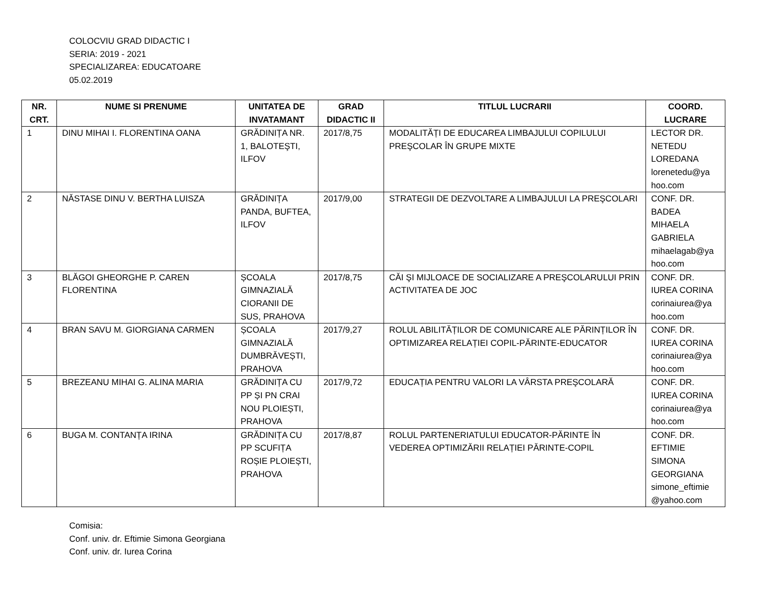COLOCVIU GRAD DIDACTIC I
SERIA: 2019 - 2021
SPECIALIZAREA: EDUCATOARE
05.02.2019
| NR. CRT. | NUME SI PRENUME | UNITATEA DE INVATAMANT | GRAD DIDACTIC II | TITLUL LUCRARII | COORD. LUCRARE |
| --- | --- | --- | --- | --- | --- |
| 1 | DINU MIHAI I. FLORENTINA OANA | GRĂDINIȚA NR. 1, BALOTEŞTI, ILFOV | 2017/8,75 | MODALITĂȚI DE EDUCAREA LIMBAJULUI COPILULUI PREŞCOLAR ÎN GRUPE MIXTE | LECTOR DR. NETEDU LOREDANA lorenetedu@ya hoo.com |
| 2 | NĂSTASE DINU V. BERTHA LUISZA | GRĂDINIȚA PANDA, BUFTEA, ILFOV | 2017/9,00 | STRATEGII DE DEZVOLTARE A LIMBAJULUI LA PREŞCOLARI | CONF. DR. BADEA MIHAELA GABRIELA mihaelagab@ya hoo.com |
| 3 | BLĂGOI GHEORGHE P. CAREN FLORENTINA | ȘCOALA GIMNAZIALĂ CIORANII DE SUS, PRAHOVA | 2017/8,75 | CĂI ŞI MIJLOACE DE SOCIALIZARE A PREŞCOLARULUI PRIN ACTIVITATEA DE JOC | CONF. DR. IUREA CORINA corinaiurea@ya hoo.com |
| 4 | BRAN SAVU M. GIORGIANA CARMEN | ȘCOALA GIMNAZIALĂ DUMBRĂVEȘTI, PRAHOVA | 2017/9,27 | ROLUL ABILITĂȚILOR DE COMUNICARE ALE PĂRINȚILOR ÎN OPTIMIZAREA RELAȚIEI COPIL-PĂRINTE-EDUCATOR | CONF. DR. IUREA CORINA corinaiurea@ya hoo.com |
| 5 | BREZEANU MIHAI G. ALINA MARIA | GRĂDINIȚA CU PP ȘI PN CRAI NOU PLOIEȘTI, PRAHOVA | 2017/9,72 | EDUCAȚIA PENTRU VALORI LA VÂRSTA PREŞCOLARĂ | CONF. DR. IUREA CORINA corinaiurea@ya hoo.com |
| 6 | BUGA M. CONTANȚA IRINA | GRĂDINIȚA CU PP SCUFIȚA ROȘIE PLOIEȘTI, PRAHOVA | 2017/8,87 | ROLUL PARTENERIATULUI EDUCATOR-PĂRINTE ÎN VEDEREA OPTIMIZĂRII RELAȚIEI PĂRINTE-COPIL | CONF. DR. EFTIMIE SIMONA GEORGIANA simone_eftimie @yahoo.com |
Comisia:
Conf. univ. dr. Eftimie Simona Georgiana
Conf. univ. dr. Iurea Corina